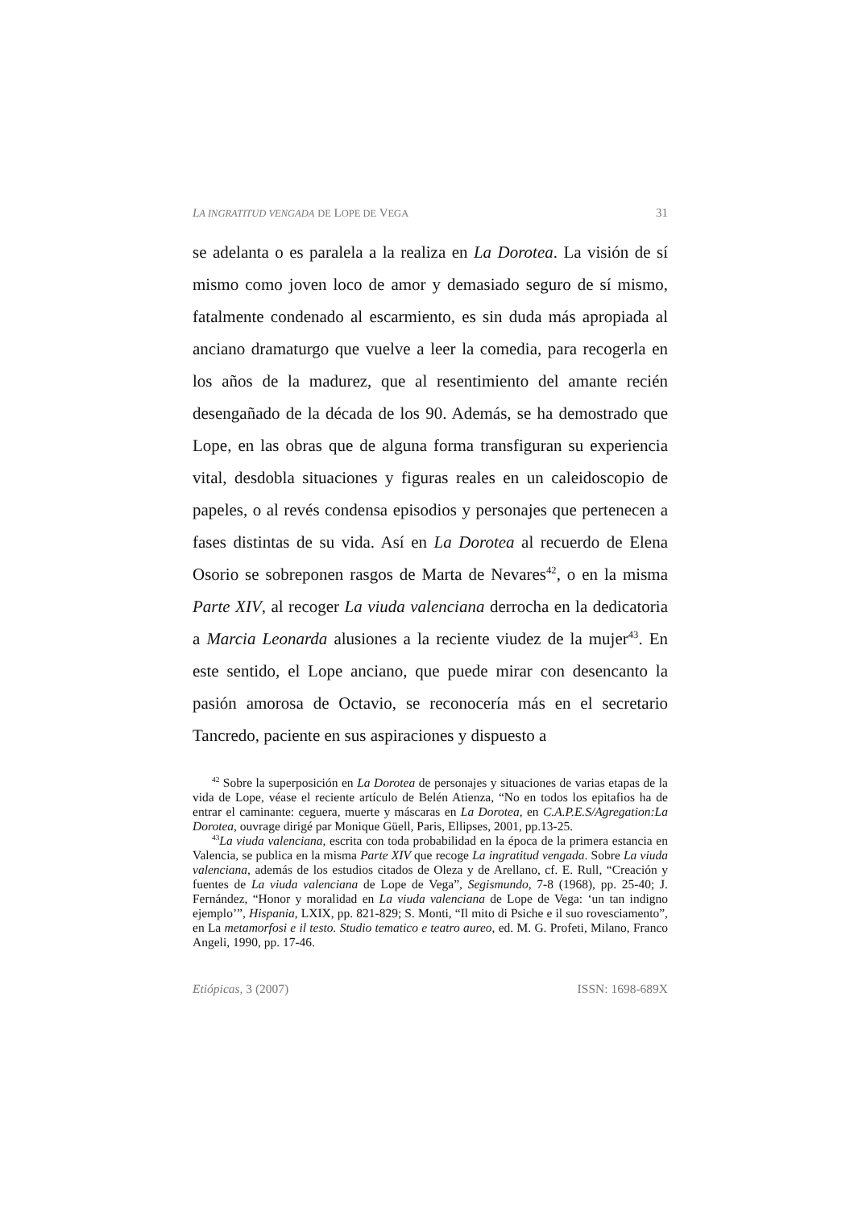LA INGRATITUD VENGADA DE LOPE DE VEGA 31
se adelanta o es paralela a la realiza en La Dorotea. La visión de sí mismo como joven loco de amor y demasiado seguro de sí mismo, fatalmente condenado al escarmiento, es sin duda más apropiada al anciano dramaturgo que vuelve a leer la comedia, para recogerla en los años de la madurez, que al resentimiento del amante recién desengañado de la década de los 90. Además, se ha demostrado que Lope, en las obras que de alguna forma transfiguran su experiencia vital, desdobla situaciones y figuras reales en un caleidoscopio de papeles, o al revés condensa episodios y personajes que pertenecen a fases distintas de su vida. Así en La Dorotea al recuerdo de Elena Osorio se sobreponen rasgos de Marta de Nevares<sup>42</sup>, o en la misma Parte XIV, al recoger La viuda valenciana derrocha en la dedicatoria a Marcia Leonarda alusiones a la reciente viudez de la mujer<sup>43</sup>. En este sentido, el Lope anciano, que puede mirar con desencanto la pasión amorosa de Octavio, se reconocería más en el secretario Tancredo, paciente en sus aspiraciones y dispuesto a
<sup>42</sup> Sobre la superposición en La Dorotea de personajes y situaciones de varias etapas de la vida de Lope, véase el reciente artículo de Belén Atienza, “No en todos los epitafios ha de entrar el caminante: ceguera, muerte y máscaras en La Dorotea, en C.A.P.E.S/Agregation:La Dorotea, ouvrage dirigé par Monique Güell, Paris, Ellipses, 2001, pp.13-25.
<sup>43</sup> La viuda valenciana, escrita con toda probabilidad en la época de la primera estancia en Valencia, se publica en la misma Parte XIV que recoge La ingratitud vengada. Sobre La viuda valenciana, además de los estudios citados de Oleza y de Arellano, cf. E. Rull, “Creación y fuentes de La viuda valenciana de Lope de Vega”, Segismundo, 7-8 (1968), pp. 25-40; J. Fernández, “Honor y moralidad en La viuda valenciana de Lope de Vega: ‘un tan indigno ejemplo’”, Hispania, LXIX, pp. 821-829; S. Monti, “Il mito di Psiche e il suo rovesciamento”, en La metamorfosi e il testo. Studio tematico e teatro aureo, ed. M. G. Profeti, Milano, Franco Angeli, 1990, pp. 17-46.
Etiópicas, 3 (2007) ISSN: 1698-689X